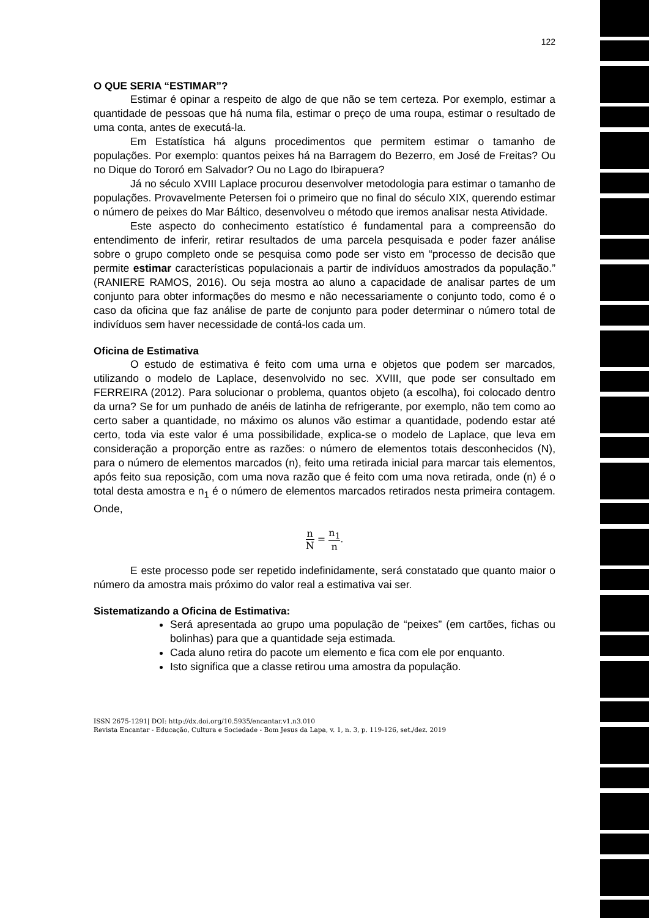122
O QUE SERIA “ESTIMAR”?
Estimar é opinar a respeito de algo de que não se tem certeza. Por exemplo, estimar a quantidade de pessoas que há numa fila, estimar o preço de uma roupa, estimar o resultado de uma conta, antes de executá-la.
Em Estatística há alguns procedimentos que permitem estimar o tamanho de populações. Por exemplo: quantos peixes há na Barragem do Bezerro, em José de Freitas? Ou no Dique do Tororó em Salvador? Ou no Lago do Ibirapuera?
Já no século XVIII Laplace procurou desenvolver metodologia para estimar o tamanho de populações. Provavelmente Petersen foi o primeiro que no final do século XIX, querendo estimar o número de peixes do Mar Báltico, desenvolveu o método que iremos analisar nesta Atividade.
Este aspecto do conhecimento estatístico é fundamental para a compreensão do entendimento de inferir, retirar resultados de uma parcela pesquisada e poder fazer análise sobre o grupo completo onde se pesquisa como pode ser visto em “processo de decisão que permite estimar características populacionais a partir de indivíduos amostrados da população.” (RANIERE RAMOS, 2016). Ou seja mostra ao aluno a capacidade de analisar partes de um conjunto para obter informações do mesmo e não necessariamente o conjunto todo, como é o caso da oficina que faz análise de parte de conjunto para poder determinar o número total de indivíduos sem haver necessidade de contá-los cada um.
Oficina de Estimativa
O estudo de estimativa é feito com uma urna e objetos que podem ser marcados, utilizando o modelo de Laplace, desenvolvido no sec. XVIII, que pode ser consultado em FERREIRA (2012). Para solucionar o problema, quantos objeto (a escolha), foi colocado dentro da urna? Se for um punhado de anéis de latinha de refrigerante, por exemplo, não tem como ao certo saber a quantidade, no máximo os alunos vão estimar a quantidade, podendo estar até certo, toda via este valor é uma possibilidade, explica-se o modelo de Laplace, que leva em consideração a proporção entre as razões: o número de elementos totais desconhecidos (N), para o número de elementos marcados (n), feito uma retirada inicial para marcar tais elementos, após feito sua reposição, com uma nova razão que é feito com uma nova retirada, onde (n) é o total desta amostra e n<sub>1</sub> é o número de elementos marcados retirados nesta primeira contagem. Onde,
n N = n<sub>1</sub> n.
E este processo pode ser repetido indefinidamente, será constatado que quanto maior o número da amostra mais próximo do valor real a estimativa vai ser.
Sistematizando a Oficina de Estimativa:
Será apresentada ao grupo uma população de “peixes” (em cartões, fichas ou bolinhas) para que a quantidade seja estimada.
Cada aluno retira do pacote um elemento e fica com ele por enquanto.
Isto significa que a classe retirou uma amostra da população.
ISSN 2675-1291| DOI: http://dx.doi.org/10.5935/encantar.v1.n3.010
Revista Encantar - Educação, Cultura e Sociedade - Bom Jesus da Lapa, v. 1, n. 3, p. 119-126, set./dez. 2019